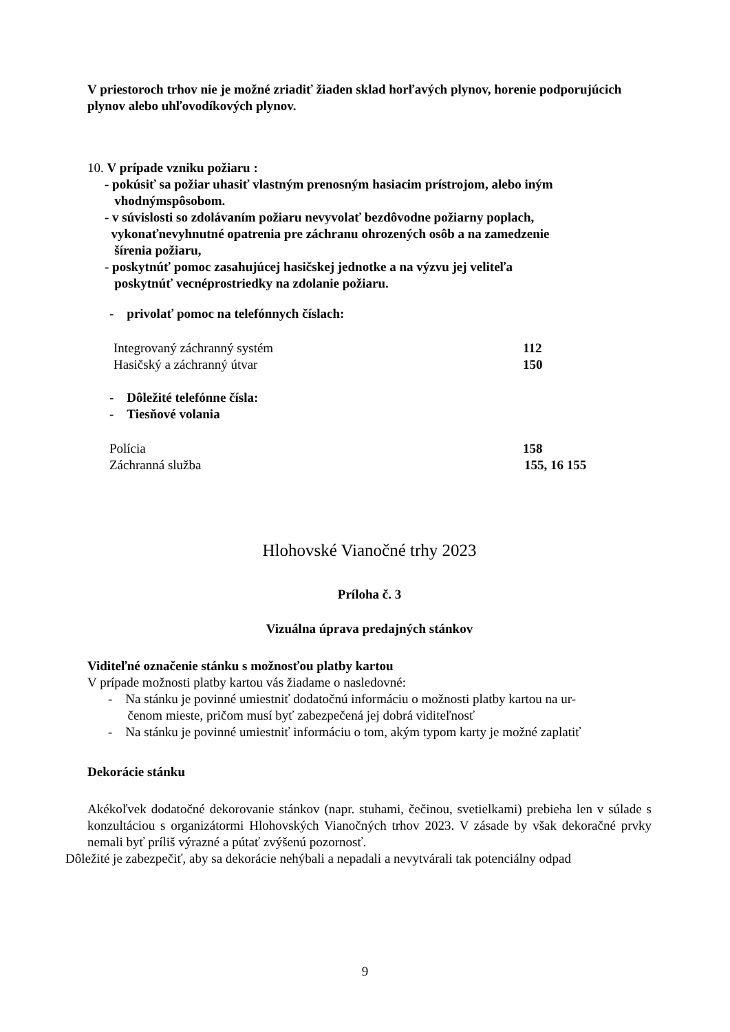V priestoroch trhov nie je možné zriadiť žiaden sklad horľavých plynov, horenie podporujúcich plynov alebo uhľovodíkových plynov.
10. V prípade vzniku požiaru :
- pokúsiť sa požiar uhasiť vlastným prenosným hasiacim prístrojom, alebo iným
vhodnýmspôsobom.
- v súvislosti so zdolávaním požiaru nevyvolať bezdôvodne požiarny poplach,
vykonaťnevyhnutné opatrenia pre záchranu ohrozených osôb a na zamedzenie
šírenia požiaru,
- poskytnúť pomoc zasahujúcej hasičskej jednotke a na výzvu jej veliteľa
poskytnúť vecnéprostriedky na zdolanie požiaru.
- privolať pomoc na telefónnych číslach:
Integrovaný záchranný systém 112
Hasičský a záchranný útvar 150
- Dôležité telefónne čísla:
- Tiesňové volania
Polícia 158
Záchranná služba 155, 16 155
Hlohovské Vianočné trhy 2023
Príloha č. 3
Vizuálna úprava predajných stánkov
Viditeľné označenie stánku s možnosťou platby kartou
V prípade možnosti platby kartou vás žiadame o nasledovné:
- Na stánku je povinné umiestniť dodatočnú informáciu o možnosti platby kartou na ur-
čenom mieste, pričom musí byť zabezpečená jej dobrá viditeľnosť
- Na stánku je povinné umiestniť informáciu o tom, akým typom karty je možné zaplatiť
Dekorácie stánku
Akékoľvek dodatočné dekorovanie stánkov (napr. stuhami, čečinou, svetielkami) prebieha len v súlade s konzultáciou s organizátormi Hlohovských Vianočných trhov 2023. V zásade by však dekoračné prvky nemali byť príliš výrazné a pútať zvýšenú pozornosť.
Dôležité je zabezpečiť, aby sa dekorácie nehýbali a nepadali a nevytvárali tak potenciálny odpad
9